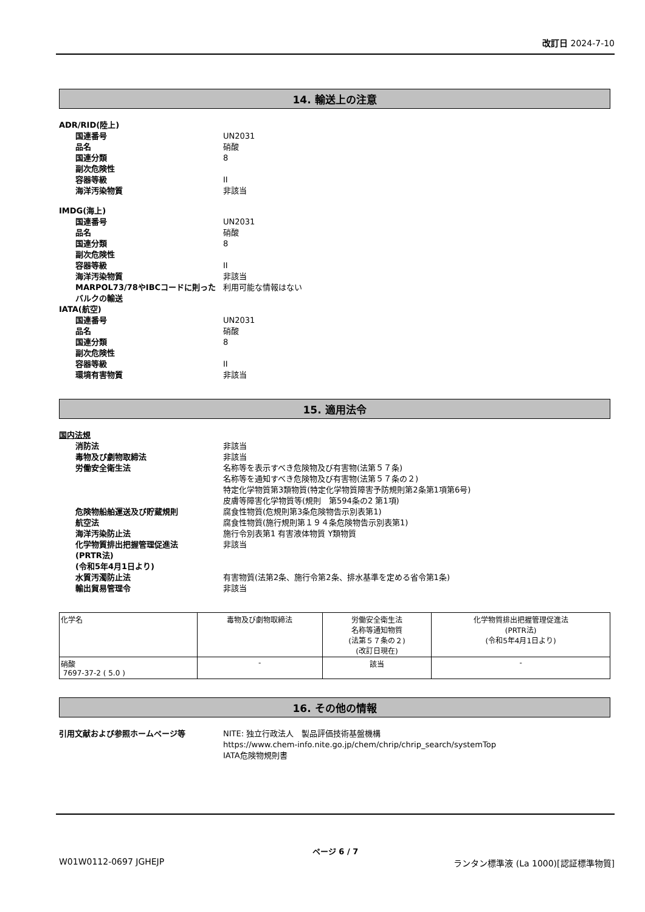改訂日 2024-7-10
14. 輸送上の注意
ADR/RID(陸上)
国連番号 UN2031
品名 硝酸
国連分類 8
副次危険性
容器等級 II
海洋汚染物質 非該当
IMDG(海上)
国連番号 UN2031
品名 硝酸
国連分類 8
副次危険性
容器等級 II
海洋汚染物質 非該当
MARPOL73/78やIBCコードに則ったバルクの輸送
利用可能な情報はない
IATA(航空)
国連番号 UN2031
品名 硝酸
国連分類 8
副次危険性
容器等級 II
環境有害物質 非該当
15. 適用法令
国内法規
消防法 非該当
毒物及び劇物取締法 非該当
労働安全衛生法 名称等を表示すべき危険物及び有害物(法第５７条)
名称等を通知すべき危険物及び有害物(法第５７条の２)
特定化学物質第3類物質(特定化学物質障害予防規則第2条第1項第6号)
皮膚等障害化学物質等(規則　第594条の2 第1項)
危険物船舶運送及び貯蔵規則 腐食性物質(危規則第3条危険物告示別表第1)
航空法 腐食性物質(施行規則第１９４条危険物告示別表第1)
海洋汚染防止法 施行令別表第1 有害液体物質 Y類物質
化学物質排出把握管理促進法
(PRTR法)
(令和5年4月1日より)
非該当
水質汚濁防止法 有害物質(法第2条、施行令第2条、排水基準を定める省令第1条)
輸出貿易管理令 非該当
| 化学名 | 毒物及び劇物取締法 | 労働安全衛生法 名称等通知物質 (法第５７条の２) (改訂日現在) | 化学物質排出把握管理促進法 (PRTR法) (令和5年4月1日より) |
| --- | --- | --- | --- |
| 硝酸 7697-37-2 ( 5.0 ) | - | 該当 | - |
16. その他の情報
引用文献および参照ホームページ等 NITE: 独立行政法人　製品評価技術基盤機構
https://www.chem-info.nite.go.jp/chem/chrip/chrip_search/systemTop
IATA危険物規則書
ページ 6 / 7
W01W0112-0697 JGHEJP ランタン標準液 (La 1000)[認証標準物質]